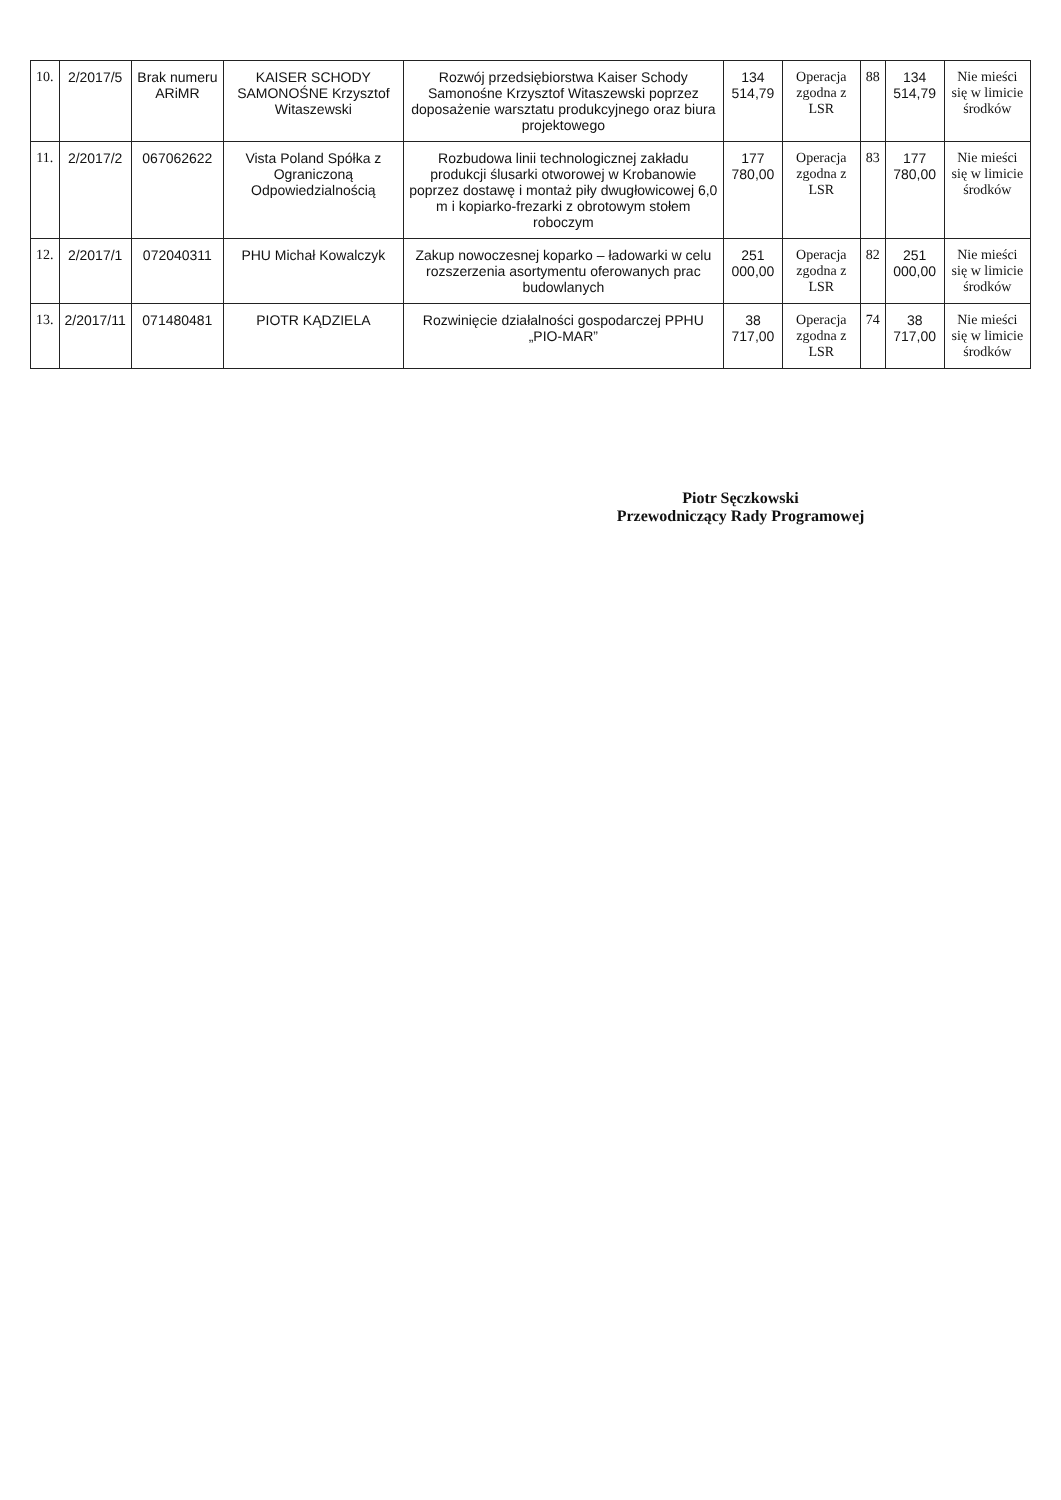| 10. | 2/2017/5 | Brak numeru ARiMR | KAISER SCHODY SAMONOŚNE Krzysztof Witaszewski | Rozwój przedsiębiorstwa Kaiser Schody Samonośne Krzysztof Witaszewski poprzez doposażenie warsztatu produkcyjnego oraz biura projektowego | 134 514,79 | Operacja zgodna z LSR | 88 | 134 514,79 | Nie mieści się w limicie środków |
| 11. | 2/2017/2 | 067062622 | Vista Poland Spółka z Ograniczoną Odpowiedzialnością | Rozbudowa linii technologicznej zakładu produkcji ślusarki otworowej w Krobanowie poprzez dostawę i montaż piły dwugłowicowej 6,0 m i kopiarko-frezarki z obrotowym stołem roboczym | 177 780,00 | Operacja zgodna z LSR | 83 | 177 780,00 | Nie mieści się w limicie środków |
| 12. | 2/2017/1 | 072040311 | PHU Michał Kowalczyk | Zakup nowoczesnej koparko – ładowarki w celu rozszerzenia asortymentu oferowanych prac budowlanych | 251 000,00 | Operacja zgodna z LSR | 82 | 251 000,00 | Nie mieści się w limicie środków |
| 13. | 2/2017/11 | 071480481 | PIOTR KĄDZIELA | Rozwinięcie działalności gospodarczej PPHU „PIO-MAR” | 38 717,00 | Operacja zgodna z LSR | 74 | 38 717,00 | Nie mieści się w limicie środków |
Piotr Sęczkowski
Przewodniczący Rady Programowej